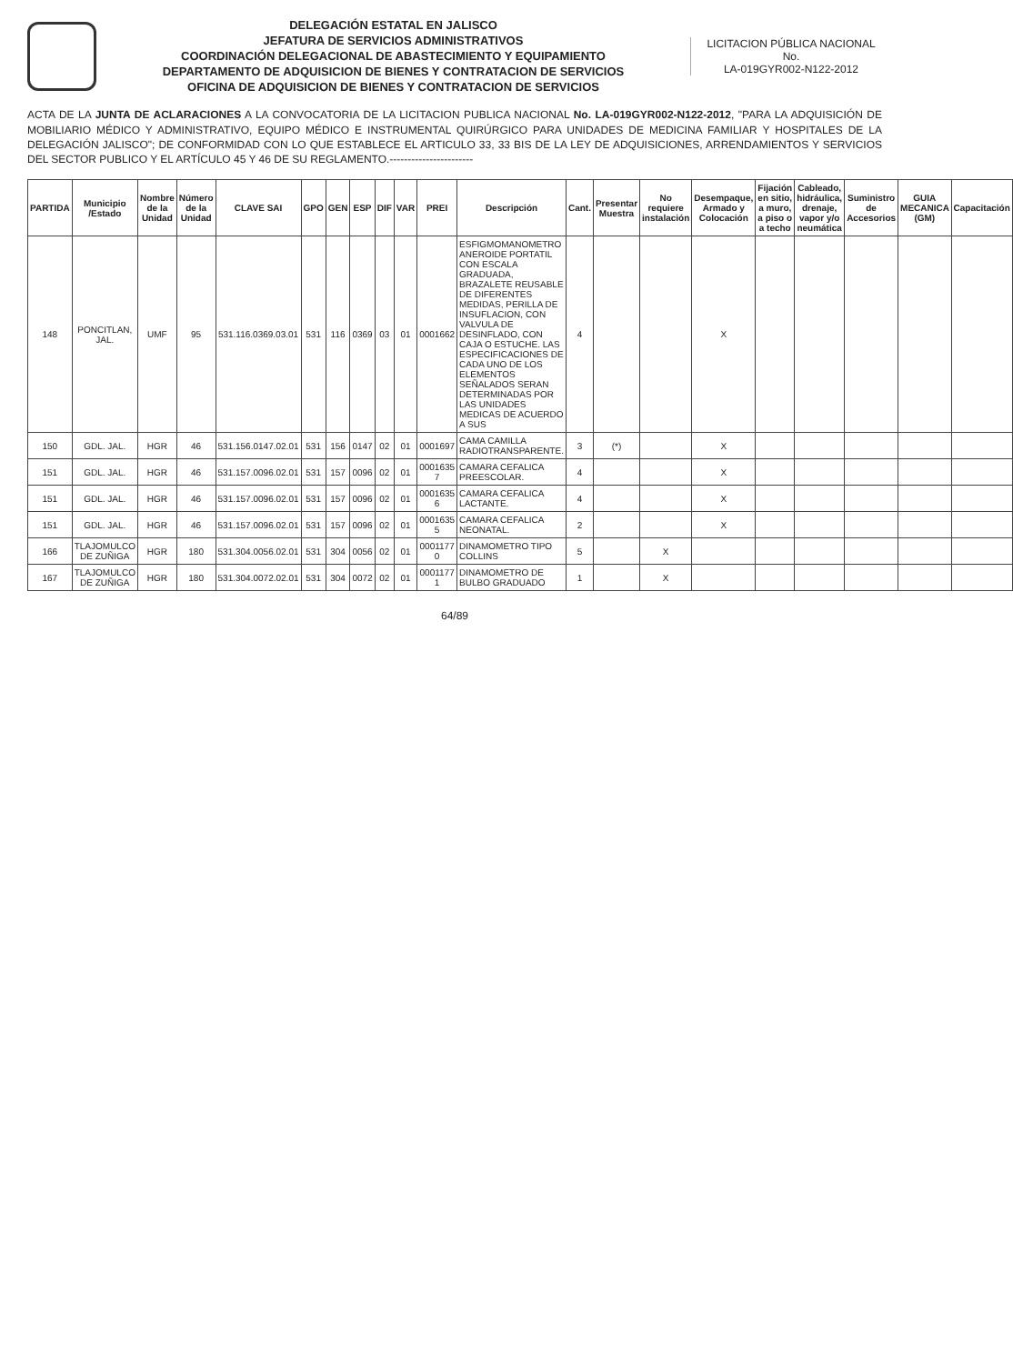DELEGACIÓN ESTATAL EN JALISCO
JEFATURA DE SERVICIOS ADMINISTRATIVOS
COORDINACIÓN DELEGACIONAL DE ABASTECIMIENTO Y EQUIPAMIENTO
DEPARTAMENTO DE ADQUISICION DE BIENES Y CONTRATACION DE SERVICIOS
OFICINA DE ADQUISICION DE BIENES Y CONTRATACION DE SERVICIOS
LICITACION PÚBLICA NACIONAL
No.
LA-019GYR002-N122-2012
ACTA DE LA JUNTA DE ACLARACIONES A LA CONVOCATORIA DE LA LICITACION PUBLICA NACIONAL No. LA-019GYR002-N122-2012, "PARA LA ADQUISICIÓN DE MOBILIARIO MÉDICO Y ADMINISTRATIVO, EQUIPO MÉDICO E INSTRUMENTAL QUIRÚRGICO PARA UNIDADES DE MEDICINA FAMILIAR Y HOSPITALES DE LA DELEGACIÓN JALISCO"; DE CONFORMIDAD CON LO QUE ESTABLECE EL ARTICULO 33, 33 BIS DE LA LEY DE ADQUISICIONES, ARRENDAMIENTOS Y SERVICIOS DEL SECTOR PUBLICO Y EL ARTÍCULO 45 Y 46 DE SU REGLAMENTO.-----------------------
| PARTIDA | Municipio /Estado | Nombre de la Unidad | Número de la Unidad | CLAVE SAI | GPO | GEN | ESP | DIF | VAR | PREI | Descripción | Cant. | Presentar Muestra | No requiere instalación | Desempaque, Armado y Colocación | Fijación en sitio, a muro, a piso o a techo | Cableado, hidráulica, drenaje, vapor y/o neumática | Suministro de Accesorios | GUIA MECANICA (GM) | Capacitación |
| --- | --- | --- | --- | --- | --- | --- | --- | --- | --- | --- | --- | --- | --- | --- | --- | --- | --- | --- | --- | --- |
| 148 | PONCITLAN, JAL. | UMF | 95 | 531.116.0369.03.01 | 531 | 116 | 0369 | 03 | 01 | 0001662 | ESFIGMOMANOMETRO ANEROIDE PORTATIL CON ESCALA GRADUADA, BRAZALETE REUSABLE DE DIFERENTES MEDIDAS, PERILLA DE INSUFLACION, CON VALVULA DE DESINFLADO, CON CAJA O ESTUCHE. LAS ESPECIFICACIONES DE CADA UNO DE LOS ELEMENTOS SEÑALADOS SERAN DETERMINADAS POR LAS UNIDADES MEDICAS DE ACUERDO A SUS | 4 | | | X | | | | | |
| 150 | GDL. JAL. | HGR | 46 | 531.156.0147.02.01 | 531 | 156 | 0147 | 02 | 01 | 0001697 | CAMA CAMILLA RADIOTRANSPARENTE. | 3 | (*) | | X | | | | | |
| 151 | GDL. JAL. | HGR | 46 | 531.157.0096.02.01 | 531 | 157 | 0096 | 02 | 01 | 0001635 7 | CAMARA CEFALICA PREESCOLAR. | 4 | | | X | | | | | |
| 151 | GDL. JAL. | HGR | 46 | 531.157.0096.02.01 | 531 | 157 | 0096 | 02 | 01 | 0001635 6 | CAMARA CEFALICA LACTANTE. | 4 | | | X | | | | | |
| 151 | GDL. JAL. | HGR | 46 | 531.157.0096.02.01 | 531 | 157 | 0096 | 02 | 01 | 0001635 5 | CAMARA CEFALICA NEONATAL. | 2 | | | X | | | | | |
| 166 | TLAJOMULCO DE ZUÑIGA | HGR | 180 | 531.304.0056.02.01 | 531 | 304 | 0056 | 02 | 01 | 0001177 0 | DINAMOMETRO TIPO COLLINS | 5 | | X | | | | | | |
| 167 | TLAJOMULCO DE ZUÑIGA | HGR | 180 | 531.304.0072.02.01 | 531 | 304 | 0072 | 02 | 01 | 0001177 1 | DINAMOMETRO DE BULBO GRADUADO | 1 | | X | | | | | | |
64/89